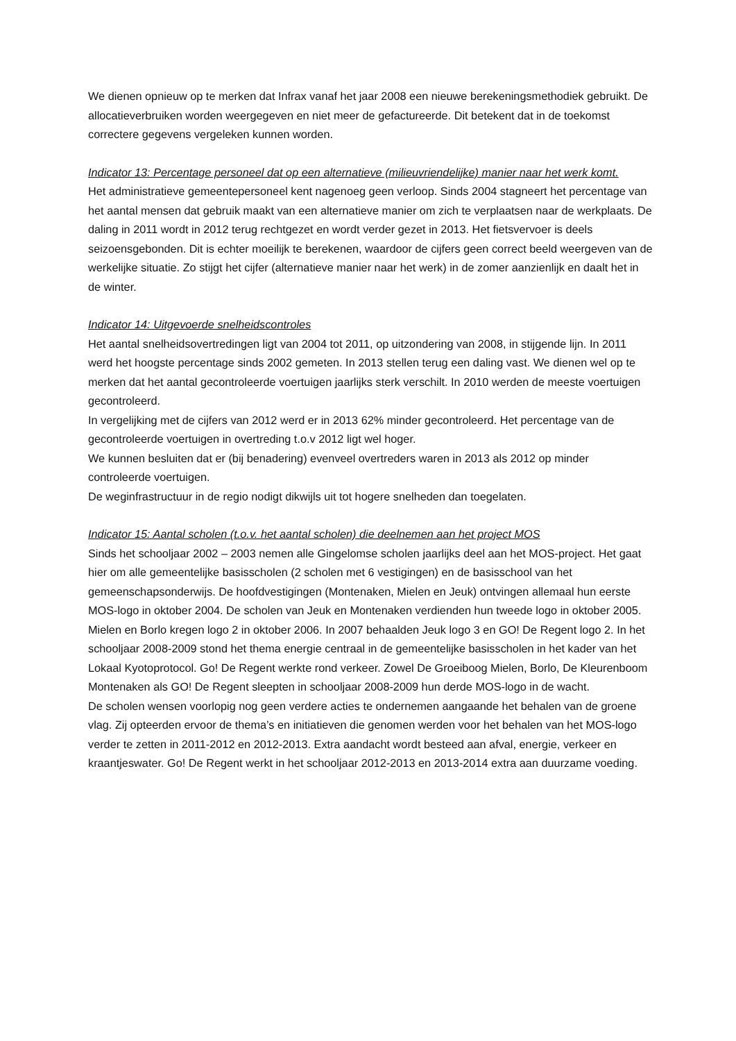We dienen opnieuw op te merken dat Infrax vanaf het jaar 2008 een nieuwe berekeningsmethodiek gebruikt. De allocatieverbruiken worden weergegeven en niet meer de gefactureerde. Dit betekent dat in de toekomst correctere gegevens vergeleken kunnen worden.
Indicator 13: Percentage personeel dat op een alternatieve (milieuvriendelijke) manier naar het werk komt.
Het administratieve gemeentepersoneel kent nagenoeg geen verloop. Sinds 2004 stagneert het percentage van het aantal mensen dat gebruik maakt van een alternatieve manier om zich te verplaatsen naar de werkplaats. De daling in 2011 wordt in 2012 terug rechtgezet en wordt verder gezet in 2013. Het fietsvervoer is deels seizoensgebonden. Dit is echter moeilijk te berekenen, waardoor de cijfers geen correct beeld weergeven van de werkelijke situatie. Zo stijgt het cijfer (alternatieve manier naar het werk) in de zomer aanzienlijk en daalt het in de winter.
Indicator 14: Uitgevoerde snelheidscontroles
Het aantal snelheidsovertredingen ligt van 2004 tot 2011, op uitzondering van 2008, in stijgende lijn. In 2011 werd het hoogste percentage sinds 2002 gemeten. In 2013 stellen terug een daling vast. We dienen wel op te merken dat het aantal gecontroleerde voertuigen jaarlijks sterk verschilt. In 2010 werden de meeste voertuigen gecontroleerd.
In vergelijking met de cijfers van 2012 werd er in 2013 62% minder gecontroleerd. Het percentage van de gecontroleerde voertuigen in overtreding t.o.v 2012 ligt wel hoger.
We kunnen besluiten dat er (bij benadering) evenveel overtreders waren in 2013 als 2012 op minder controleerde voertuigen.
De weginfrastructuur in de regio nodigt dikwijls uit tot hogere snelheden dan toegelaten.
Indicator 15: Aantal scholen (t.o.v. het aantal scholen) die deelnemen aan het project MOS
Sinds het schooljaar 2002 – 2003 nemen alle Gingelomse scholen jaarlijks deel aan het MOS-project. Het gaat hier om alle gemeentelijke basisscholen (2 scholen met 6 vestigingen) en de basisschool van het gemeenschapsonderwijs. De hoofdvestigingen (Montenaken, Mielen en Jeuk) ontvingen allemaal hun eerste MOS-logo in oktober 2004. De scholen van Jeuk en Montenaken verdienden hun tweede logo in oktober 2005. Mielen en Borlo kregen logo 2 in oktober 2006. In 2007 behaalden Jeuk logo 3 en GO! De Regent logo 2. In het schooljaar 2008-2009 stond het thema energie centraal in de gemeentelijke basisscholen in het kader van het Lokaal Kyotoprotocol. Go! De Regent werkte rond verkeer. Zowel De Groeiboog Mielen, Borlo, De Kleurenboom Montenaken als GO! De Regent sleepten in schooljaar 2008-2009 hun derde MOS-logo in de wacht.
De scholen wensen voorlopig nog geen verdere acties te ondernemen aangaande het behalen van de groene vlag. Zij opteerden ervoor de thema’s en initiatieven die genomen werden voor het behalen van het MOS-logo verder te zetten in 2011-2012 en 2012-2013. Extra aandacht wordt besteed aan afval, energie, verkeer en kraantjeswater. Go! De Regent werkt in het schooljaar 2012-2013 en 2013-2014 extra aan duurzame voeding.